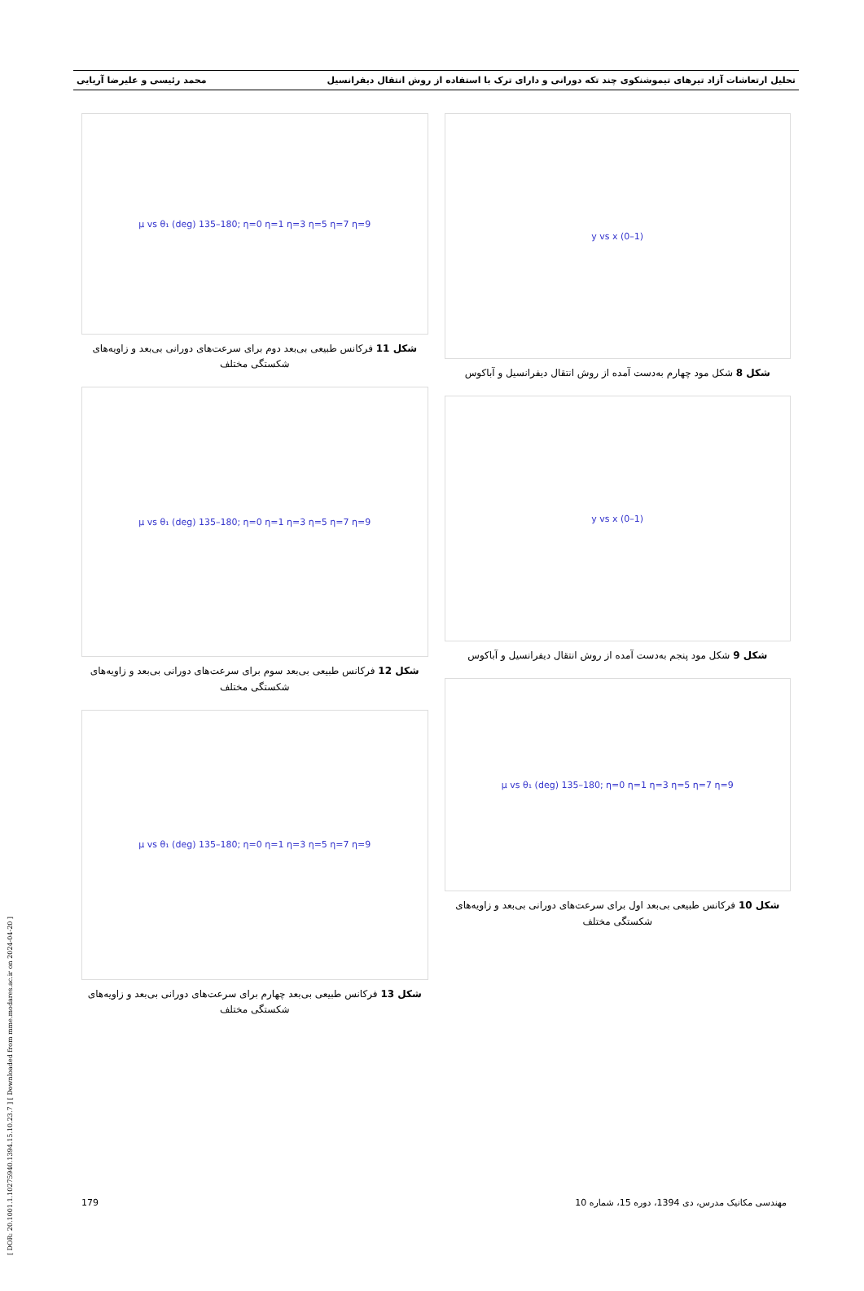تحلیل ارتعاشات آزاد تیرهای تیموشنکوی چند تکه دورانی و دارای ترک با استفاده از روش انتقال دیفرانسیل محمد رئیسی و علیرضا آریایی
y vs x (0–1)
شکل 8 شکل مود چهارم به‌دست آمده از روش انتقال دیفرانسیل و آباکوس
y vs x (0–1)
شکل 9 شکل مود پنجم به‌دست آمده از روش انتقال دیفرانسیل و آباکوس
μ vs θ₁ (deg) 135–180; η=0 η=1 η=3 η=5 η=7 η=9
شکل 10 فرکانس طبیعی بی‌بعد اول برای سرعت‌های دورانی بی‌بعد و زاویه‌های شکستگی مختلف
μ vs θ₁ (deg) 135–180; η=0 η=1 η=3 η=5 η=7 η=9
شکل 11 فرکانس طبیعی بی‌بعد دوم برای سرعت‌های دورانی بی‌بعد و زاویه‌های شکستگی مختلف
μ vs θ₁ (deg) 135–180; η=0 η=1 η=3 η=5 η=7 η=9
شکل 12 فرکانس طبیعی بی‌بعد سوم برای سرعت‌های دورانی بی‌بعد و زاویه‌های شکستگی مختلف
μ vs θ₁ (deg) 135–180; η=0 η=1 η=3 η=5 η=7 η=9
شکل 13 فرکانس طبیعی بی‌بعد چهارم برای سرعت‌های دورانی بی‌بعد و زاویه‌های شکستگی مختلف
179 مهندسی مکانیک مدرس، دی 1394، دوره 15، شماره 10
[ DOR: 20.1001.1.10275940.1394.15.10.23.7 ] [ Downloaded from mme.modares.ac.ir on 2024-04-20 ]